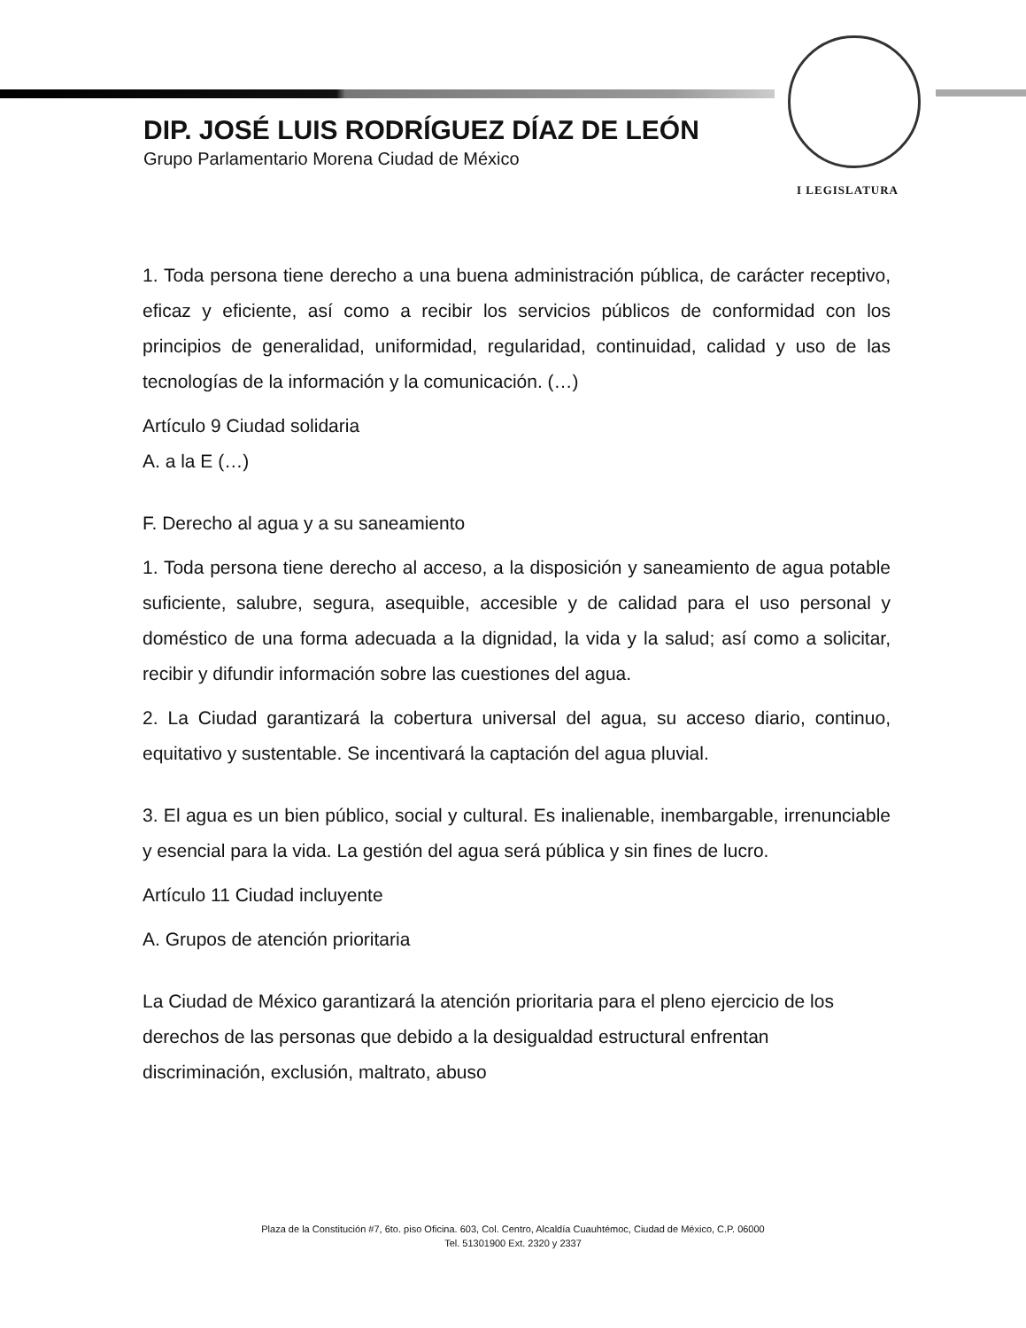I LEGISLATURA
DIP. JOSÉ LUIS RODRÍGUEZ DÍAZ DE LEÓN
Grupo Parlamentario Morena Ciudad de México
1. Toda persona tiene derecho a una buena administración pública, de carácter receptivo, eficaz y eficiente, así como a recibir los servicios públicos de conformidad con los principios de generalidad, uniformidad, regularidad, continuidad, calidad y uso de las tecnologías de la información y la comunicación. (…)
Artículo 9 Ciudad solidaria
A. a la E (…)
F. Derecho al agua y a su saneamiento
1. Toda persona tiene derecho al acceso, a la disposición y saneamiento de agua potable suficiente, salubre, segura, asequible, accesible y de calidad para el uso personal y doméstico de una forma adecuada a la dignidad, la vida y la salud; así como a solicitar, recibir y difundir información sobre las cuestiones del agua.
2. La Ciudad garantizará la cobertura universal del agua, su acceso diario, continuo, equitativo y sustentable. Se incentivará la captación del agua pluvial.
3. El agua es un bien público, social y cultural. Es inalienable, inembargable, irrenunciable y esencial para la vida. La gestión del agua será pública y sin fines de lucro.
Artículo 11 Ciudad incluyente
A. Grupos de atención prioritaria
La Ciudad de México garantizará la atención prioritaria para el pleno ejercicio de los derechos de las personas que debido a la desigualdad estructural enfrentan discriminación, exclusión, maltrato, abuso
Plaza de la Constitución #7, 6to. piso Oficina. 603, Col. Centro, Alcaldía Cuauhtémoc, Ciudad de México, C.P. 06000
Tel. 51301900 Ext. 2320 y 2337